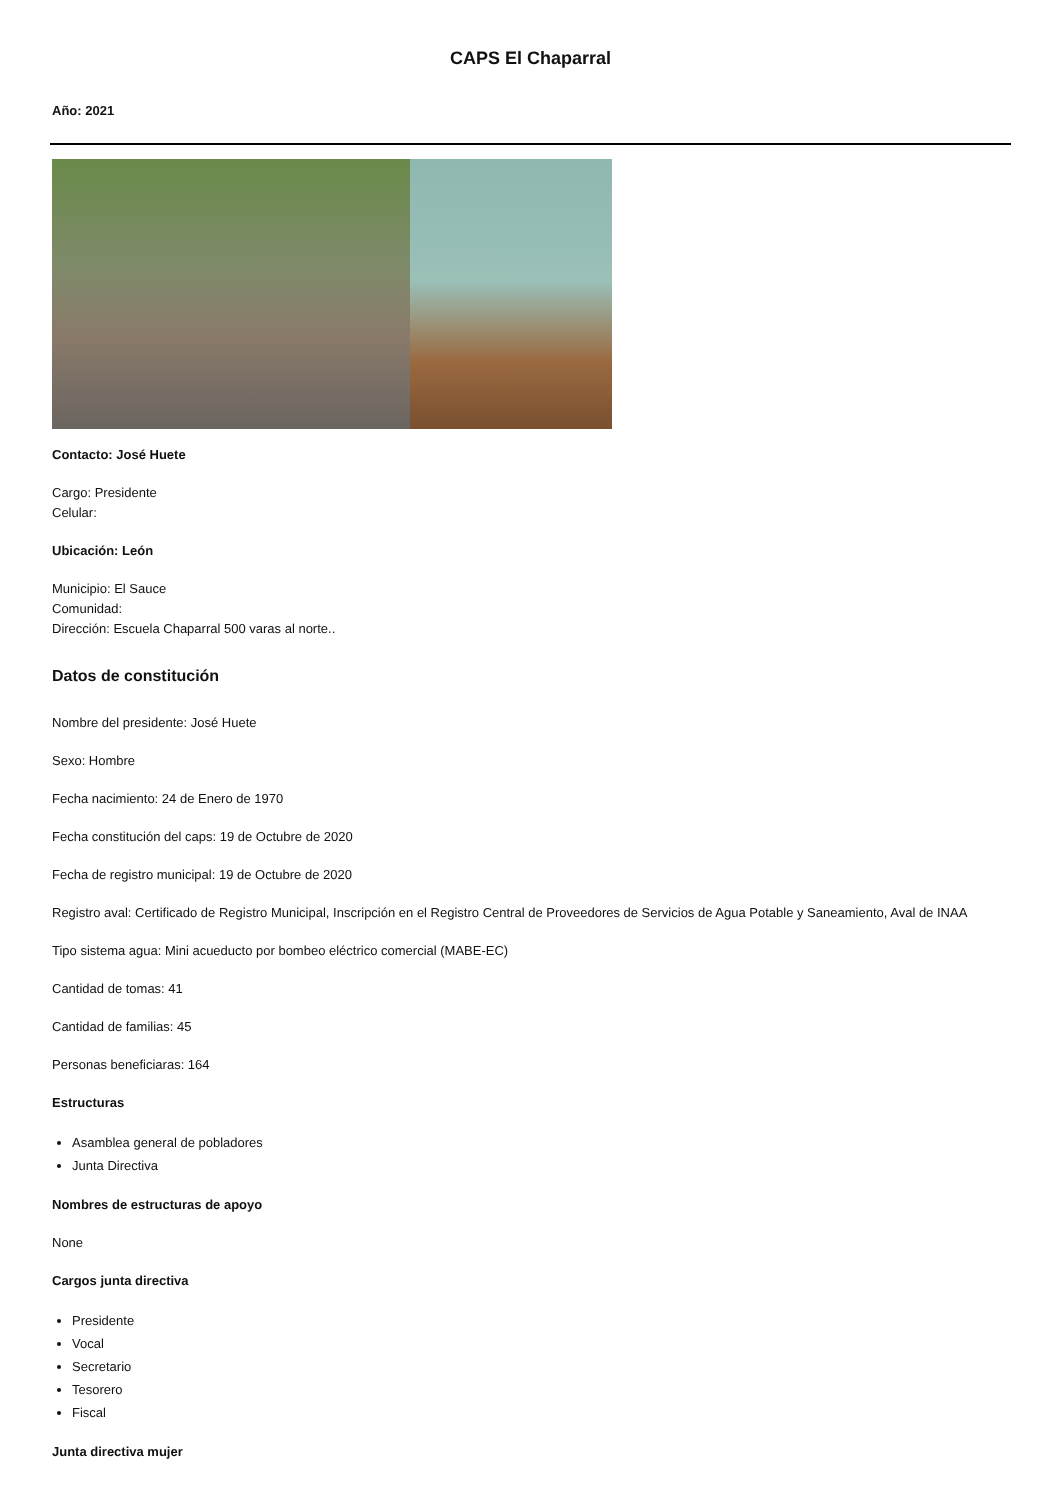CAPS El Chaparral
Año: 2021
Contacto: José Huete
Cargo: Presidente
Celular:
Ubicación: León
Municipio: El Sauce
Comunidad:
Dirección: Escuela Chaparral 500 varas al norte..
Datos de constitución
Nombre del presidente: José Huete
Sexo: Hombre
Fecha nacimiento: 24 de Enero de 1970
Fecha constitución del caps: 19 de Octubre de 2020
Fecha de registro municipal: 19 de Octubre de 2020
Registro aval: Certificado de Registro Municipal, Inscripción en el Registro Central de Proveedores de Servicios de Agua Potable y Saneamiento, Aval de INAA
Tipo sistema agua: Mini acueducto por bombeo eléctrico comercial (MABE-EC)
Cantidad de tomas: 41
Cantidad de familias: 45
Personas beneficiaras: 164
Estructuras
Asamblea general de pobladores
Junta Directiva
Nombres de estructuras de apoyo
None
Cargos junta directiva
Presidente
Vocal
Secretario
Tesorero
Fiscal
Junta directiva mujer